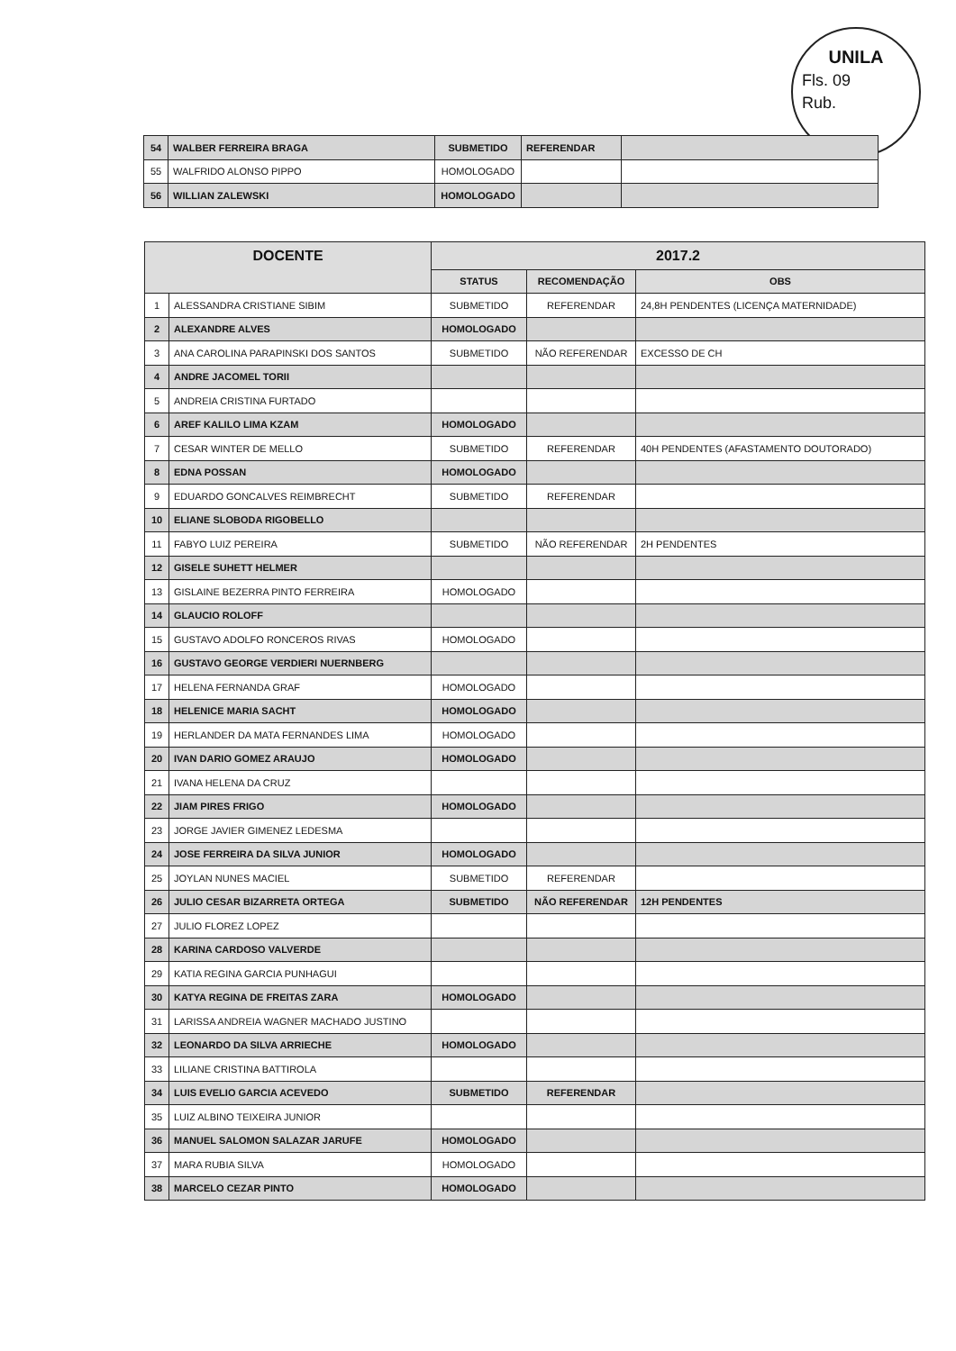UNILA
Fls. 09
Rub.
| 54 | WALBER FERREIRA BRAGA | SUBMETIDO | REFERENDAR | |
| 55 | WALFRIDO ALONSO PIPPO | HOMOLOGADO | | |
| 56 | WILLIAN ZALEWSKI | HOMOLOGADO | | |
| DOCENTE | | 2017.2 | | |
| --- | --- | --- | --- | --- |
| | | STATUS | RECOMENDAÇÃO | OBS |
| 1 | ALESSANDRA CRISTIANE SIBIM | SUBMETIDO | REFERENDAR | 24,8H PENDENTES (LICENÇA MATERNIDADE) |
| 2 | ALEXANDRE ALVES | HOMOLOGADO | | |
| 3 | ANA CAROLINA PARAPINSKI DOS SANTOS | SUBMETIDO | NÃO REFERENDAR | EXCESSO DE CH |
| 4 | ANDRE JACOMEL TORII | | | |
| 5 | ANDREIA CRISTINA FURTADO | | | |
| 6 | AREF KALILO LIMA KZAM | HOMOLOGADO | | |
| 7 | CESAR WINTER DE MELLO | SUBMETIDO | REFERENDAR | 40H PENDENTES (AFASTAMENTO DOUTORADO) |
| 8 | EDNA POSSAN | HOMOLOGADO | | |
| 9 | EDUARDO GONCALVES REIMBRECHT | SUBMETIDO | REFERENDAR | |
| 10 | ELIANE SLOBODA RIGOBELLO | | | |
| 11 | FABYO LUIZ PEREIRA | SUBMETIDO | NÃO REFERENDAR | 2H PENDENTES |
| 12 | GISELE SUHETT HELMER | | | |
| 13 | GISLAINE BEZERRA PINTO FERREIRA | HOMOLOGADO | | |
| 14 | GLAUCIO ROLOFF | | | |
| 15 | GUSTAVO ADOLFO RONCEROS RIVAS | HOMOLOGADO | | |
| 16 | GUSTAVO GEORGE VERDIERI NUERNBERG | | | |
| 17 | HELENA FERNANDA GRAF | HOMOLOGADO | | |
| 18 | HELENICE MARIA SACHT | HOMOLOGADO | | |
| 19 | HERLANDER DA MATA FERNANDES LIMA | HOMOLOGADO | | |
| 20 | IVAN DARIO GOMEZ ARAUJO | HOMOLOGADO | | |
| 21 | IVANA HELENA DA CRUZ | | | |
| 22 | JIAM PIRES FRIGO | HOMOLOGADO | | |
| 23 | JORGE JAVIER GIMENEZ LEDESMA | | | |
| 24 | JOSE FERREIRA DA SILVA JUNIOR | HOMOLOGADO | | |
| 25 | JOYLAN NUNES MACIEL | SUBMETIDO | REFERENDAR | |
| 26 | JULIO CESAR BIZARRETA ORTEGA | SUBMETIDO | NÃO REFERENDAR | 12H PENDENTES |
| 27 | JULIO FLOREZ LOPEZ | | | |
| 28 | KARINA CARDOSO VALVERDE | | | |
| 29 | KATIA REGINA GARCIA PUNHAGUI | | | |
| 30 | KATYA REGINA DE FREITAS ZARA | HOMOLOGADO | | |
| 31 | LARISSA ANDREIA WAGNER MACHADO JUSTINO | | | |
| 32 | LEONARDO DA SILVA ARRIECHE | HOMOLOGADO | | |
| 33 | LILIANE CRISTINA BATTIROLA | | | |
| 34 | LUIS EVELIO GARCIA ACEVEDO | SUBMETIDO | REFERENDAR | |
| 35 | LUIZ ALBINO TEIXEIRA JUNIOR | | | |
| 36 | MANUEL SALOMON SALAZAR JARUFE | HOMOLOGADO | | |
| 37 | MARA RUBIA SILVA | HOMOLOGADO | | |
| 38 | MARCELO CEZAR PINTO | HOMOLOGADO | | |